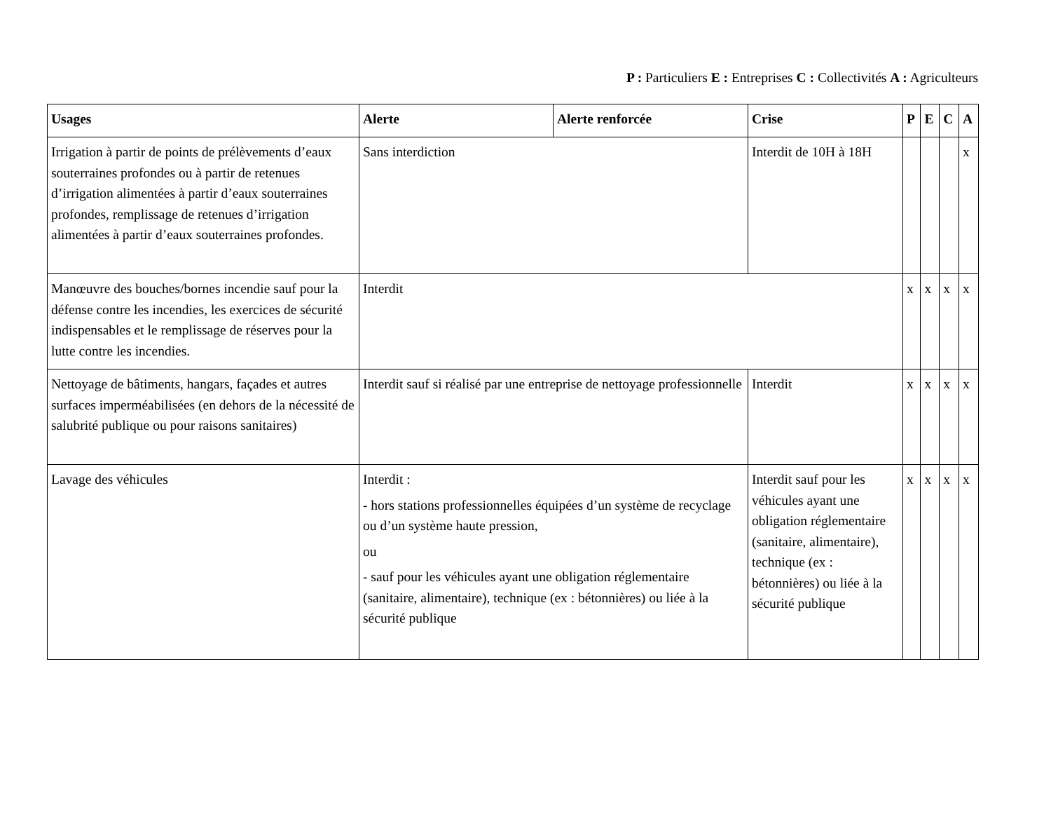P : Particuliers E : Entreprises C : Collectivités A : Agriculteurs
| Usages | Alerte | Alerte renforcée | Crise | P | E | C | A |
| --- | --- | --- | --- | --- | --- | --- | --- |
| Irrigation à partir de points de prélèvements d’eaux souterraines profondes ou à partir de retenues d’irrigation alimentées à partir d’eaux souterraines profondes, remplissage de retenues d’irrigation alimentées à partir d’eaux souterraines profondes. | Sans interdiction | | Interdit de 10H à 18H | | | | x |
| Manœuvre des bouches/bornes incendie sauf pour la défense contre les incendies, les exercices de sécurité indispensables et le remplissage de réserves pour la lutte contre les incendies. | Interdit | | | x | x | x | x |
| Nettoyage de bâtiments, hangars, façades et autres surfaces imperméabilisées (en dehors de la nécessité de salubrité publique ou pour raisons sanitaires) | Interdit sauf si réalisé par une entreprise de nettoyage professionnelle | | Interdit | x | x | x | x |
| Lavage des véhicules | Interdit : - hors stations professionnelles équipées d’un système de recyclage ou d’un système haute pression, ou - sauf pour les véhicules ayant une obligation réglementaire (sanitaire, alimentaire), technique (ex : bétonnières) ou liée à la sécurité publique | | Interdit sauf pour les véhicules ayant une obligation réglementaire (sanitaire, alimentaire), technique (ex : bétonnières) ou liée à la sécurité publique | x | x | x | x |